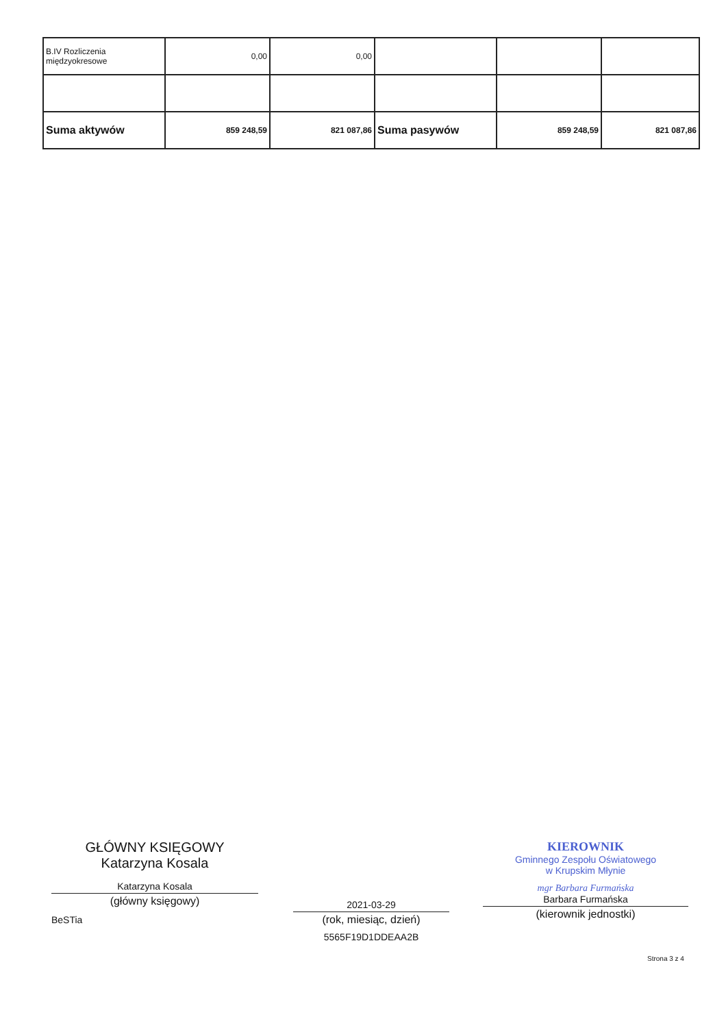| B.IV Rozliczenia międzyokresowe | 0,00 | 0,00 | | | |
| Suma aktywów | 859 248,59 | 821 087,86 | Suma pasywów | 859 248,59 | 821 087,86 |
GŁÓWNY KSIĘGOWY
Katarzyna Kosala
Katarzyna Kosala
(główny księgowy)
BeSTia
2021-03-29
(rok, miesiąc, dzień)
5565F19D1DDEAA2B
KIEROWNIK
Gminnego Zespołu Oświatowego
w Krupskim Młynie
mgr Barbara Furmańska
Barbara Furmańska
(kierownik jednostki)
Strona 3 z 4